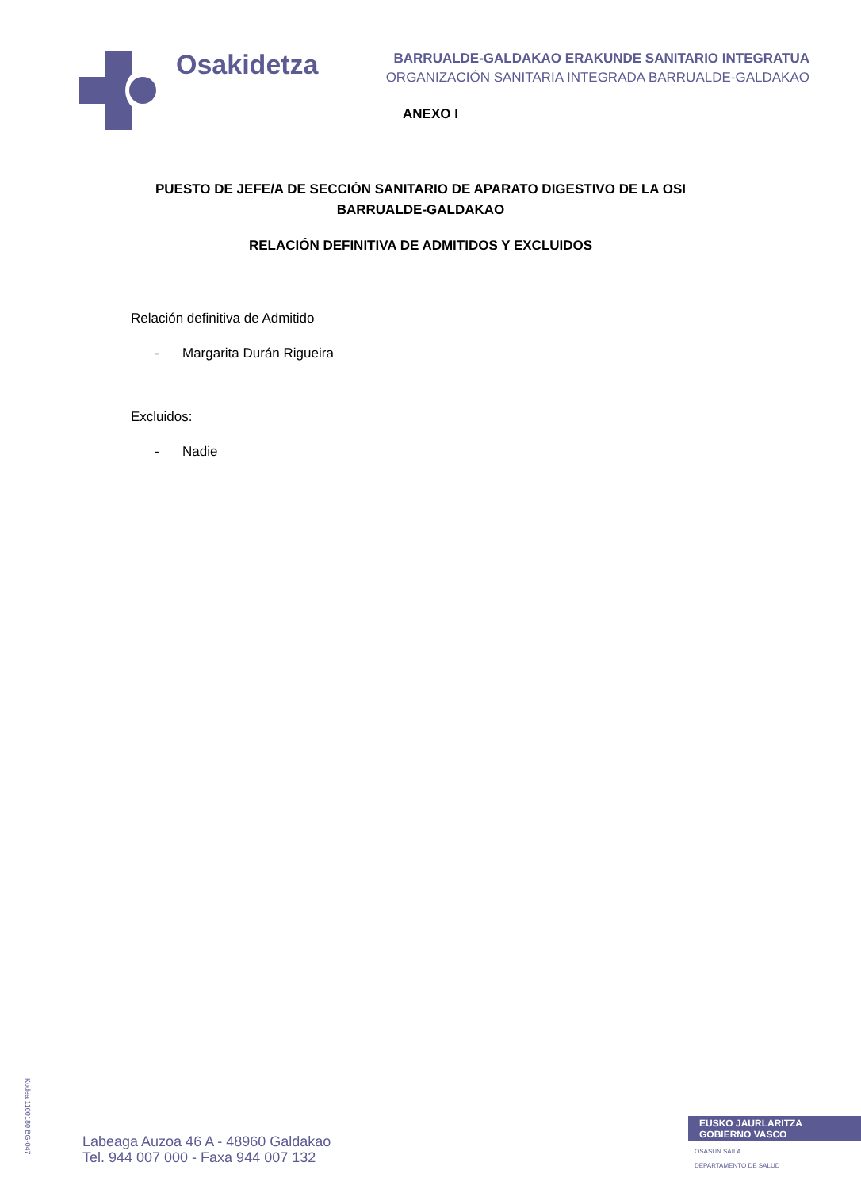Osakidetza
BARRUALDE-GALDAKAO ERAKUNDE SANITARIO INTEGRATUA
ORGANIZACIÓN SANITARIA INTEGRADA BARRUALDE-GALDAKAO
ANEXO I
PUESTO DE JEFE/A DE SECCIÓN SANITARIO DE APARATO DIGESTIVO DE LA OSI BARRUALDE-GALDAKAO
RELACIÓN DEFINITIVA DE ADMITIDOS Y EXCLUIDOS
Relación definitiva de Admitido
- Margarita Durán Rigueira
Excluidos:
- Nadie
Kodea 1100180 BG-047
Labeaga Auzoa 46 A - 48960 Galdakao
Tel. 944 007 000 - Faxa 944 007 132
EUSKO JAURLARITZA
GOBIERNO VASCO
OSASUN SAILA
DEPARTAMENTO DE SALUD